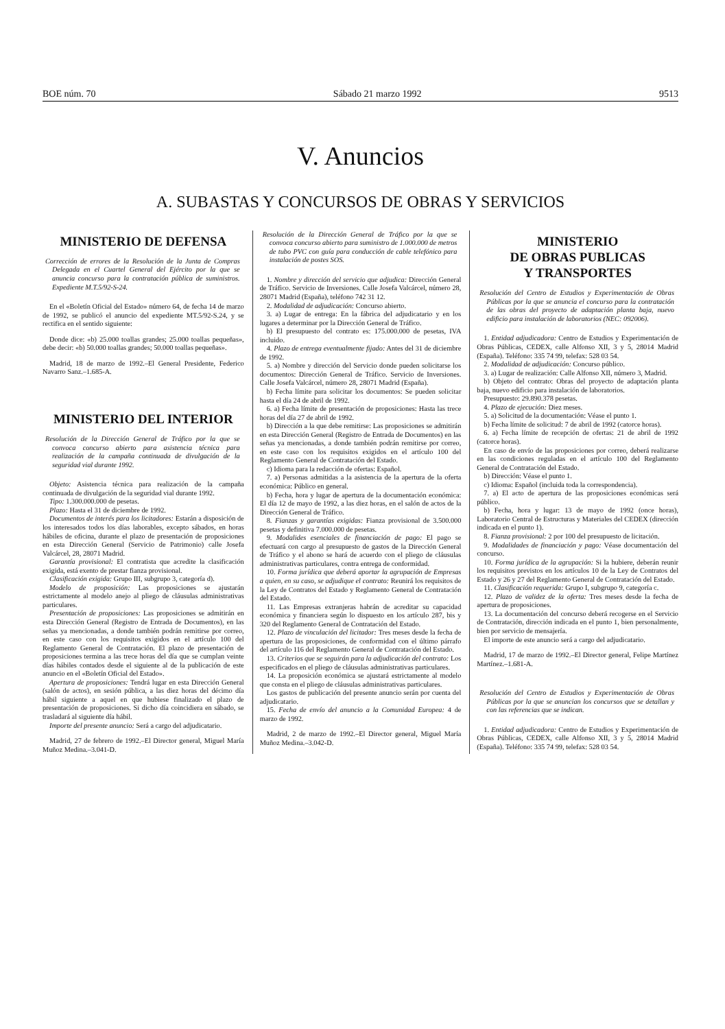BOE núm. 70 Sábado 21 marzo 1992 9513
V. Anuncios
A. SUBASTAS Y CONCURSOS DE OBRAS Y SERVICIOS
MINISTERIO DE DEFENSA
Corrección de errores de la Resolución de la Junta de Compras Delegada en el Cuartel General del Ejército por la que se anuncia concurso para la contratación pública de suministros. Expediente M.T.5/92-S-24.
En el «Boletín Oficial del Estado» número 64, de fecha 14 de marzo de 1992, se publicó el anuncio del expediente MT.5/92-S.24, y se rectifica en el sentido siguiente:
Donde dice: «b) 25.000 toallas grandes; 25.000 toallas pequeñas», debe decir: «b) 50.000 toallas grandes; 50.000 toallas pequeñas».
Madrid, 18 de marzo de 1992.–El General Presidente, Federico Navarro Sanz.–1.685-A.
MINISTERIO DEL INTERIOR
Resolución de la Dirección General de Tráfico por la que se convoca concurso abierto para asistencia técnica para realización de la campaña continuada de divulgación de la seguridad vial durante 1992.
Objeto: Asistencia técnica para realización de la campaña continuada de divulgación de la seguridad vial durante 1992.
Tipo: 1.300.000.000 de pesetas.
Plazo: Hasta el 31 de diciembre de 1992.
Documentos de interés para los licitadores: Estarán a disposición de los interesados todos los días laborables, excepto sábados, en horas hábiles de oficina, durante el plazo de presentación de proposiciones en esta Dirección General (Servicio de Patrimonio) calle Josefa Valcárcel, 28, 28071 Madrid.
Garantía provisional: El contratista que acredite la clasificación exigida, está exento de prestar fianza provisional.
Clasificación exigida: Grupo III, subgrupo 3, categoría d).
Modelo de proposición: Las proposiciones se ajustarán estrictamente al modelo anejo al pliego de cláusulas administrativas particulares.
Presentación de proposiciones: Las proposiciones se admitirán en esta Dirección General (Registro de Entrada de Documentos), en las señas ya mencionadas, a donde también podrán remitirse por correo, en este caso con los requisitos exigidos en el artículo 100 del Reglamento General de Contratación. El plazo de presentación de proposiciones termina a las trece horas del día que se cumplan veinte días hábiles contados desde el siguiente al de la publicación de este anuncio en el «Boletín Oficial del Estado».
Apertura de proposiciones: Tendrá lugar en esta Dirección General (salón de actos), en sesión pública, a las diez horas del décimo día hábil siguiente a aquel en que hubiese finalizado el plazo de presentación de proposiciones. Si dicho día coincidiera en sábado, se trasladará al siguiente día hábil.
Importe del presente anuncio: Será a cargo del adjudicatario.
Madrid, 27 de febrero de 1992.–El Director general, Miguel María Muñoz Medina.–3.041-D.
Resolución de la Dirección General de Tráfico por la que se convoca concurso abierto para suministro de 1.000.000 de metros de tubo PVC con guía para conducción de cable telefónico para instalación de postes SOS.
1. Nombre y dirección del servicio que adjudica: Dirección General de Tráfico. Servicio de Inversiones. Calle Josefa Valcárcel, número 28, 28071 Madrid (España), teléfono 742 31 12.
2. Modalidad de adjudicación: Concurso abierto.
3. a) Lugar de entrega: En la fábrica del adjudicatario y en los lugares a determinar por la Dirección General de Tráfico.
b) El presupuesto del contrato es: 175.000.000 de pesetas, IVA incluido.
4. Plazo de entrega eventualmente fijado: Antes del 31 de diciembre de 1992.
5. a) Nombre y dirección del Servicio donde pueden solicitarse los documentos: Dirección General de Tráfico. Servicio de Inversiones. Calle Josefa Valcárcel, número 28, 28071 Madrid (España).
b) Fecha límite para solicitar los documentos: Se pueden solicitar hasta el día 24 de abril de 1992.
6. a) Fecha límite de presentación de proposiciones: Hasta las trece horas del día 27 de abril de 1992.
b) Dirección a la que debe remitirse: Las proposiciones se admitirán en esta Dirección General (Registro de Entrada de Documentos) en las señas ya mencionadas, a donde también podrán remitirse por correo, en este caso con los requisitos exigidos en el artículo 100 del Reglamento General de Contratación del Estado.
c) Idioma para la redacción de ofertas: Español.
7. a) Personas admitidas a la asistencia de la apertura de la oferta económica: Público en general.
b) Fecha, hora y lugar de apertura de la documentación económica: El día 12 de mayo de 1992, a las diez horas, en el salón de actos de la Dirección General de Tráfico.
8. Fianzas y garantías exigidas: Fianza provisional de 3.500.000 pesetas y definitiva 7.000.000 de pesetas.
9. Modalides esenciales de financiación de pago: El pago se efectuará con cargo al presupuesto de gastos de la Dirección General de Tráfico y el abono se hará de acuerdo con el pliego de cláusulas administrativas particulares, contra entrega de conformidad.
10. Forma jurídica que deberá aportar la agrupación de Empresas a quien, en su caso, se adjudique el contrato: Reunirá los requisitos de la Ley de Contratos del Estado y Reglamento General de Contratación del Estado.
11. Las Empresas extranjeras habrán de acreditar su capacidad económica y financiera según lo dispuesto en los artículo 287, bis y 320 del Reglamento General de Contratación del Estado.
12. Plazo de vinculación del licitador: Tres meses desde la fecha de apertura de las proposiciones, de conformidad con el último párrafo del artículo 116 del Reglamento General de Contratación del Estado.
13. Criterios que se seguirán para la adjudicación del contrato: Los especificados en el pliego de cláusulas administrativas particulares.
14. La proposición económica se ajustará estrictamente al modelo que consta en el pliego de cláusulas administrativas particulares.
Los gastos de publicación del presente anuncio serán por cuenta del adjudicatario.
15. Fecha de envío del anuncio a la Comunidad Europea: 4 de marzo de 1992.
Madrid, 2 de marzo de 1992.–El Director general, Miguel María Muñoz Medina.–3.042-D.
MINISTERIO
DE OBRAS PUBLICAS
Y TRANSPORTES
Resolución del Centro de Estudios y Experimentación de Obras Públicas por la que se anuncia el concurso para la contratación de las obras del proyecto de adaptación planta baja, nuevo edificio para instalación de laboratorios (NEC: 092006).
1. Entidad adjudicadora: Centro de Estudios y Experimentación de Obras Públicas, CEDEX, calle Alfonso XII, 3 y 5, 28014 Madrid (España). Teléfono: 335 74 99, telefax: 528 03 54.
2. Modalidad de adjudicación: Concurso público.
3. a) Lugar de realización: Calle Alfonso XII, número 3, Madrid.
b) Objeto del contrato: Obras del proyecto de adaptación planta baja, nuevo edificio para instalación de laboratorios.
Presupuesto: 29.890.378 pesetas.
4. Plazo de ejecución: Diez meses.
5. a) Solicitud de la documentación: Véase el punto 1.
b) Fecha límite de solicitud: 7 de abril de 1992 (catorce horas).
6. a) Fecha límite de recepción de ofertas: 21 de abril de 1992 (catorce horas).
En caso de envío de las proposiciones por correo, deberá realizarse en las condiciones reguladas en el artículo 100 del Reglamento General de Contratación del Estado.
b) Dirección: Véase el punto 1.
c) Idioma: Español (incluida toda la correspondencia).
7. a) El acto de apertura de las proposiciones económicas será público.
b) Fecha, hora y lugar: 13 de mayo de 1992 (once horas), Laboratorio Central de Estructuras y Materiales del CEDEX (dirección indicada en el punto 1).
8. Fianza provisional: 2 por 100 del presupuesto de licitación.
9. Modalidades de financiación y pago: Véase documentación del concurso.
10. Forma jurídica de la agrupación: Si la hubiere, deberán reunir los requisitos previstos en los artículos 10 de la Ley de Contratos del Estado y 26 y 27 del Reglamento General de Contratación del Estado.
11. Clasificación requerida: Grupo I, subgrupo 9, categoría c.
12. Plazo de validez de la oferta: Tres meses desde la fecha de apertura de proposiciones.
13. La documentación del concurso deberá recogerse en el Servicio de Contratación, dirección indicada en el punto 1, bien personalmente, bien por servicio de mensajería.
El importe de este anuncio será a cargo del adjudicatario.
Madrid, 17 de marzo de 1992.–El Director general, Felipe Martínez Martínez.–1.681-A.
Resolución del Centro de Estudios y Experimentación de Obras Públicas por la que se anuncian los concursos que se detallan y con las referencias que se indican.
1. Entidad adjudicadora: Centro de Estudios y Experimentación de Obras Públicas, CEDEX, calle Alfonso XII, 3 y 5, 28014 Madrid (España). Teléfono: 335 74 99, telefax: 528 03 54.